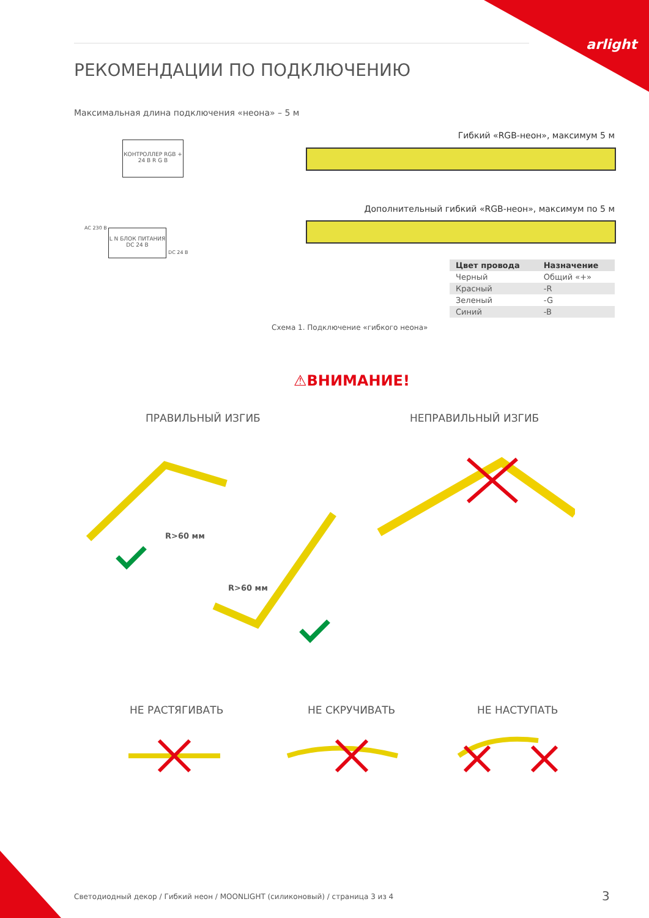arlight
РЕКОМЕНДАЦИИ ПО ПОДКЛЮЧЕНИЮ
Максимальная длина подключения «неона» – 5 м
Гибкий «RGB-неон», максимум 5 м
КОНТРОЛЛЕР RGB + 24 В R G B
Дополнительный гибкий «RGB-неон», максимум по 5 м
AC 230 В
L N БЛОК ПИТАНИЯ DC 24 В
DC 24 В
| Цвет провода | Назначение |
| --- | --- |
| Черный | Общий «+» |
| Красный | -R |
| Зеленый | -G |
| Синий | -B |
Схема 1. Подключение «гибкого неона»
⚠ВНИМАНИЕ!
ПРАВИЛЬНЫЙ ИЗГИБ НЕПРАВИЛЬНЫЙ ИЗГИБ
R>60 мм
R>60 мм
НЕ РАСТЯГИВАТЬ НЕ СКРУЧИВАТЬ НЕ НАСТУПАТЬ
Светодиодный декор / Гибкий неон / MOONLIGHT (силиконовый) / страница 3 из 4
3